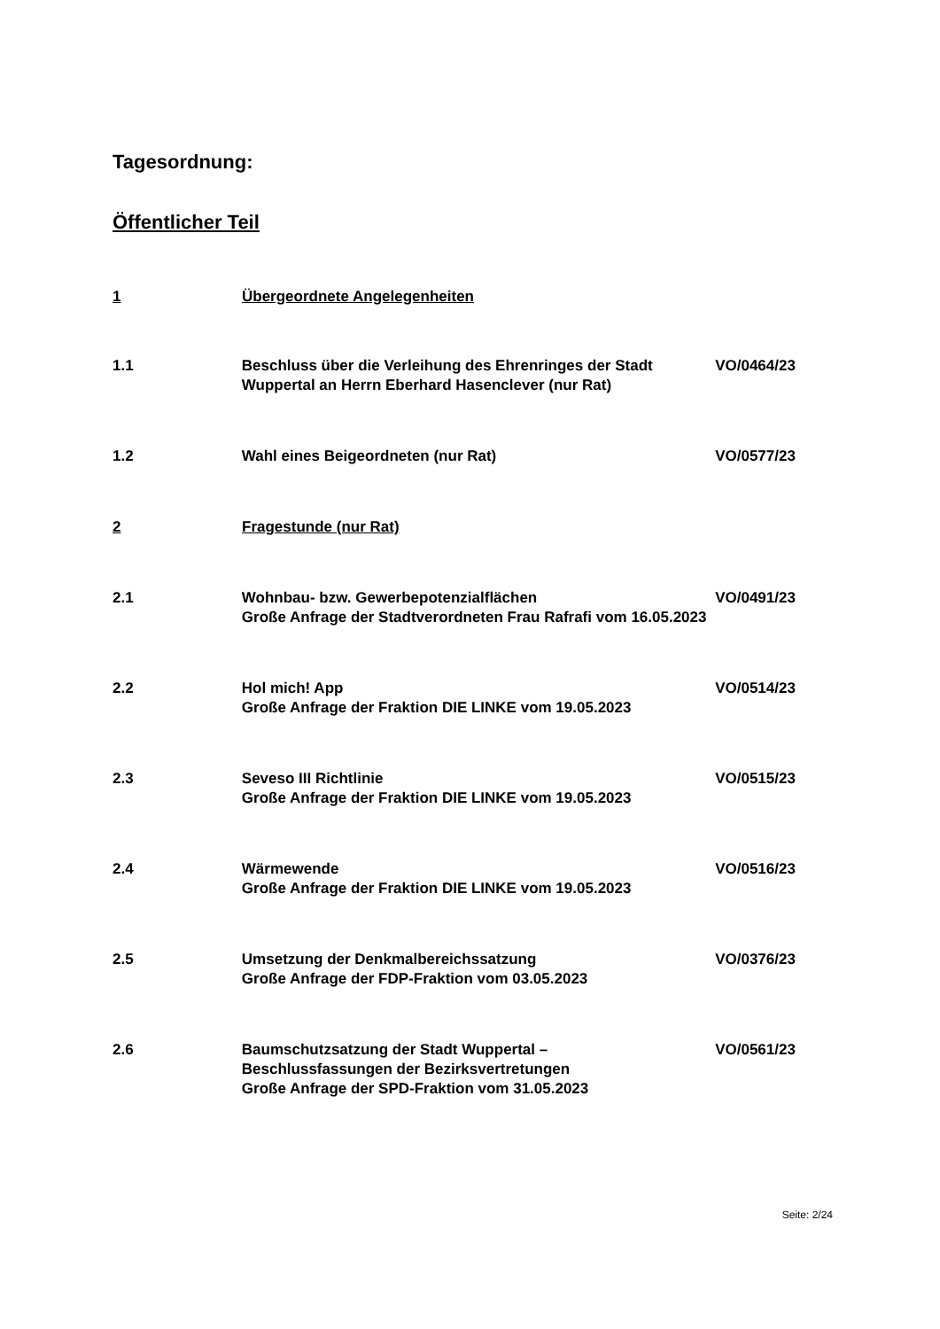Tagesordnung:
Öffentlicher Teil
1 Übergeordnete Angelegenheiten
1.1 Beschluss über die Verleihung des Ehrenringes der Stadt Wuppertal an Herrn Eberhard Hasenclever (nur Rat)
VO/0464/23
1.2 Wahl eines Beigeordneten (nur Rat) VO/0577/23
2 Fragestunde (nur Rat)
2.1 Wohnbau- bzw. Gewerbepotenzialflächen
Große Anfrage der Stadtverordneten Frau Rafrafi vom 16.05.2023
VO/0491/23
2.2 Hol mich! App
Große Anfrage der Fraktion DIE LINKE vom 19.05.2023
VO/0514/23
2.3 Seveso III Richtlinie
Große Anfrage der Fraktion DIE LINKE vom 19.05.2023
VO/0515/23
2.4 Wärmewende
Große Anfrage der Fraktion DIE LINKE vom 19.05.2023
VO/0516/23
2.5 Umsetzung der Denkmalbereichssatzung
Große Anfrage der FDP-Fraktion vom 03.05.2023
VO/0376/23
2.6 Baumschutzsatzung der Stadt Wuppertal –
Beschlussfassungen der Bezirksvertretungen
Große Anfrage der SPD-Fraktion vom 31.05.2023
VO/0561/23
Seite: 2/24